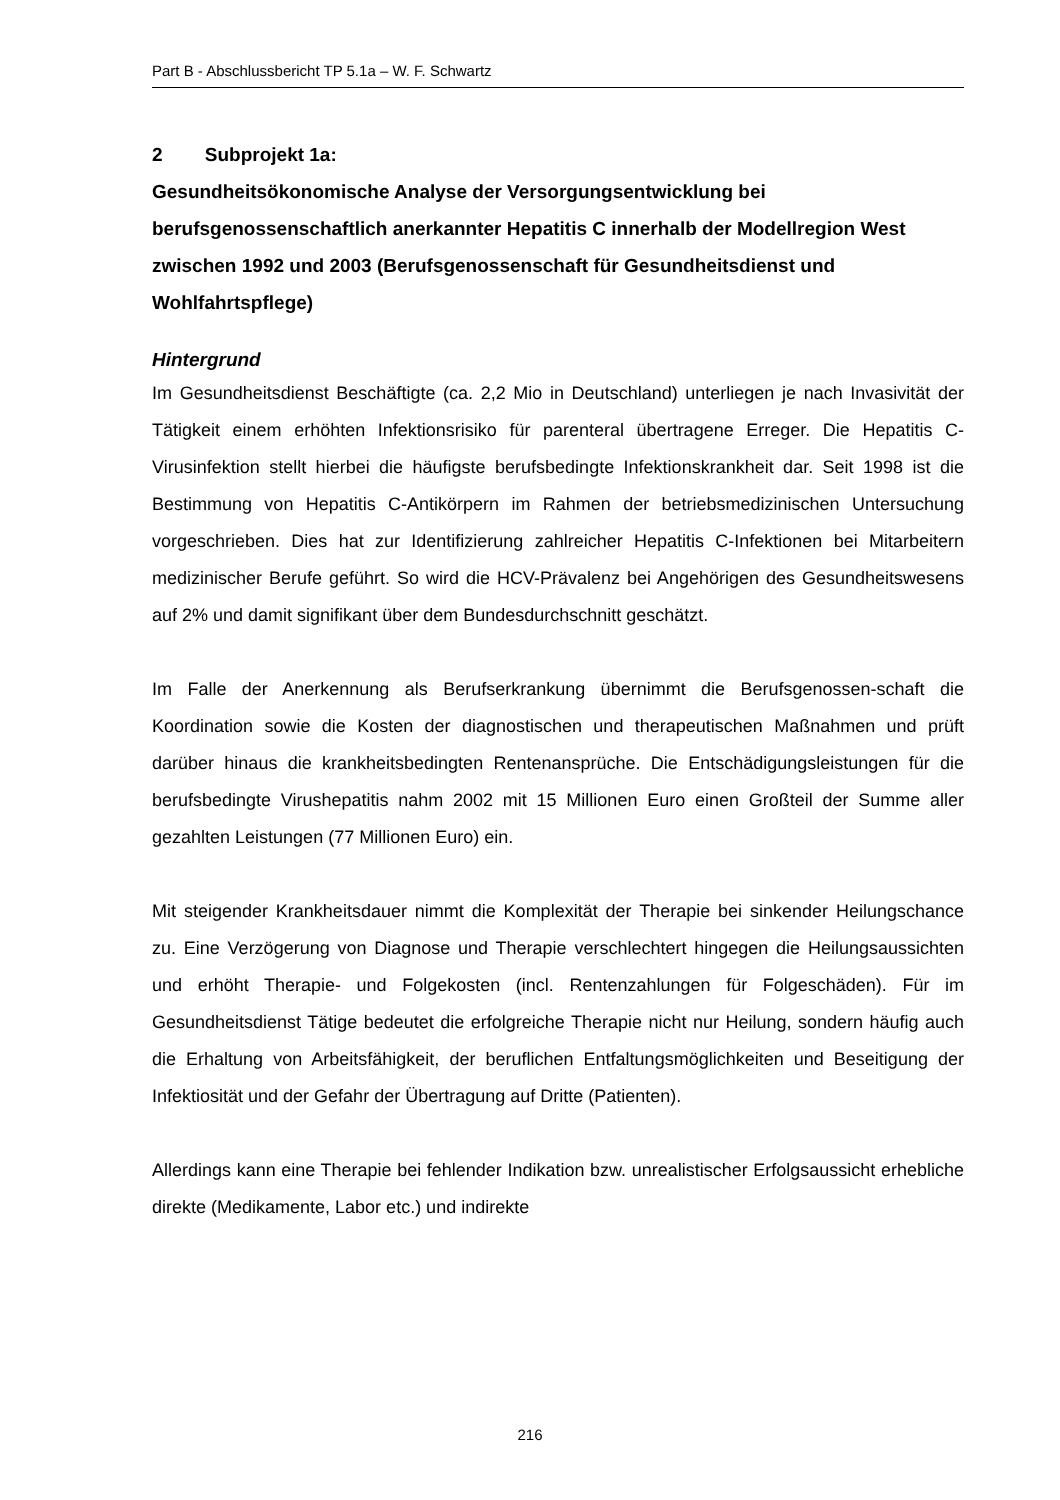Part B - Abschlussbericht TP 5.1a – W. F. Schwartz
2 Subprojekt 1a:
Gesundheitsökonomische Analyse der Versorgungsentwicklung bei berufsgenossenschaftlich anerkannter Hepatitis C innerhalb der Modellregion West zwischen 1992 und 2003 (Berufsgenossenschaft für Gesundheitsdienst und Wohlfahrtspflege)
Hintergrund
Im Gesundheitsdienst Beschäftigte (ca. 2,2 Mio in Deutschland) unterliegen je nach Invasivität der Tätigkeit einem erhöhten Infektionsrisiko für parenteral übertragene Erreger. Die Hepatitis C-Virusinfektion stellt hierbei die häufigste berufsbedingte Infektionskrankheit dar. Seit 1998 ist die Bestimmung von Hepatitis C-Antikörpern im Rahmen der betriebsmedizinischen Untersuchung vorgeschrieben. Dies hat zur Identifizierung zahlreicher Hepatitis C-Infektionen bei Mitarbeitern medizinischer Berufe geführt. So wird die HCV-Prävalenz bei Angehörigen des Gesundheitswesens auf 2% und damit signifikant über dem Bundesdurchschnitt geschätzt.
Im Falle der Anerkennung als Berufserkrankung übernimmt die Berufsgenossen-schaft die Koordination sowie die Kosten der diagnostischen und therapeutischen Maßnahmen und prüft darüber hinaus die krankheitsbedingten Rentenansprüche. Die Entschädigungsleistungen für die berufsbedingte Virushepatitis nahm 2002 mit 15 Millionen Euro einen Großteil der Summe aller gezahlten Leistungen (77 Millionen Euro) ein.
Mit steigender Krankheitsdauer nimmt die Komplexität der Therapie bei sinkender Heilungschance zu. Eine Verzögerung von Diagnose und Therapie verschlechtert hingegen die Heilungsaussichten und erhöht Therapie- und Folgekosten (incl. Rentenzahlungen für Folgeschäden). Für im Gesundheitsdienst Tätige bedeutet die erfolgreiche Therapie nicht nur Heilung, sondern häufig auch die Erhaltung von Arbeitsfähigkeit, der beruflichen Entfaltungsmöglichkeiten und Beseitigung der Infektiosität und der Gefahr der Übertragung auf Dritte (Patienten).
Allerdings kann eine Therapie bei fehlender Indikation bzw. unrealistischer Erfolgsaussicht erhebliche direkte (Medikamente, Labor etc.) und indirekte
216